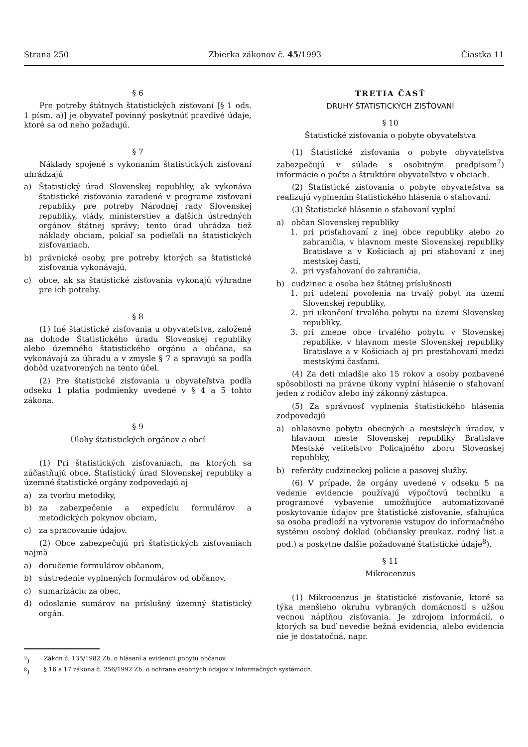Strana 250 Zbierka zákonov č. 45/1993 Čiastka 11
§ 6
Pre potreby štátnych štatistických zisťovaní [§ 1 ods. 1 písm. a)] je obyvateľ povinný poskytnúť pravdivé údaje, ktoré sa od neho požadujú.
§ 7
Náklady spojené s vykonaním štatistických zisťovaní uhrádzajú
a) Štatistický úrad Slovenskej republiky, ak vykonáva štatistické zisťovania zaradené v programe zisťovaní republiky pre potreby Národnej rady Slovenskej republiky, vlády, ministerstiev a ďalších ústredných orgánov štátnej správy; tento úrad uhrádza tiež náklady obciam, pokiaľ sa podieľali na štatistických zisťovaniach,
b) právnické osoby, pre potreby ktorých sa štatistické zisťovania vykonávajú,
c) obce, ak sa štatistické zisťovania vykonajú výhradne pre ich potreby.
§ 8
(1) Iné štatistické zisťovania u obyvateľstva, založené na dohode Štatistického úradu Slovenskej republiky alebo územného štatistického orgánu a občana, sa vykonávajú za úhradu a v zmysle § 7 a spravujú sa podľa dohôd uzatvorených na tento účel.
(2) Pre štatistické zisťovania u obyvateľstva podľa odseku 1 platia podmienky uvedené v § 4 a 5 tohto zákona.
§ 9
Úlohy štatistických orgánov a obcí
(1) Pri štatistických zisťovaniach, na ktorých sa zúčastňujú obce, Štatistický úrad Slovenskej republiky a územné štatistické orgány zodpovedajú aj
a) za tvorbu metodiky,
b) za zabezpečenie a expedíciu formulárov a metodických pokynov obciam,
c) za spracovanie údajov.
(2) Obce zabezpečujú pri štatistických zisťovaniach najmä
a) doručenie formulárov občanom,
b) sústredenie vyplnených formulárov od občanov,
c) sumarizáciu za obec,
d) odoslanie sumárov na príslušný územný štatistický orgán.
TRETIA ČASŤ
DRUHY ŠTATISTICKÝCH ZISŤOVANÍ
§ 10
Štatistické zisťovania o pobyte obyvateľstva
(1) Štatistické zisťovania o pobyte obyvateľstva zabezpečujú v súlade s osobitným predpisom<sup>7</sup>) informácie o počte a štruktúre obyvateľstva v obciach.
(2) Štatistické zisťovania o pobyte obyvateľstva sa realizujú vyplnením štatistického hlásenia o sťahovaní.
(3) Štatistické hlásenie o sťahovaní vyplní
a) občan Slovenskej republiky
1. pri prisťahovaní z inej obce republiky alebo zo zahraničia, v hlavnom meste Slovenskej republiky Bratislave a v Košiciach aj pri sťahovaní z inej mestskej časti,
2. pri vysťahovaní do zahraničia,
b) cudzinec a osoba bez štátnej príslušnosti
1. pri udelení povolenia na trvalý pobyt na území Slovenskej republiky,
2. pri ukončení trvalého pobytu na území Slovenskej republiky,
3. pri zmene obce trvalého pobytu v Slovenskej republike, v hlavnom meste Slovenskej republiky Bratislave a v Košiciach aj pri presťahovaní medzi mestskými časťami.
(4) Za deti mladšie ako 15 rokov a osoby pozbavené spôsobilosti na právne úkony vyplní hlásenie o sťahovaní jeden z rodičov alebo iný zákonný zástupca.
(5) Za správnosť vyplnenia štatistického hlásenia zodpovedajú
a) ohlasovne pobytu obecných a mestských úradov, v hlavnom meste Slovenskej republiky Bratislave Mestské veliteľstvo Policajného zboru Slovenskej republiky,
b) referáty cudzineckej polície a pasovej služby.
(6) V prípade, že orgány uvedené v odseku 5 na vedenie evidencie používajú výpočtovú techniku a programové vybavenie umožňujúce automatizované poskytovanie údajov pre štatistické zisťovanie, sťahujúca sa osoba predloží na vytvorenie vstupov do informačného systému osobný doklad (občiansky preukaz, rodný list a pod.) a poskytne ďalšie požadované štatistické údaje<sup>8</sup>).
§ 11
Mikrocenzus
(1) Mikrocenzus je štatistické zisťovanie, ktoré sa týka menšieho okruhu vybraných domácností s užšou vecnou náplňou zisťovania. Je zdrojom informácií, o ktorých sa buď nevedie bežná evidencia, alebo evidencia nie je dostatočná, napr.
<sup>7</sup>) Zákon č. 135/1982 Zb. o hlásení a evidencii pobytu občanov.
<sup>8</sup>) § 16 a 17 zákona č. 256/1992 Zb. o ochrane osobných údajov v informačných systémoch.